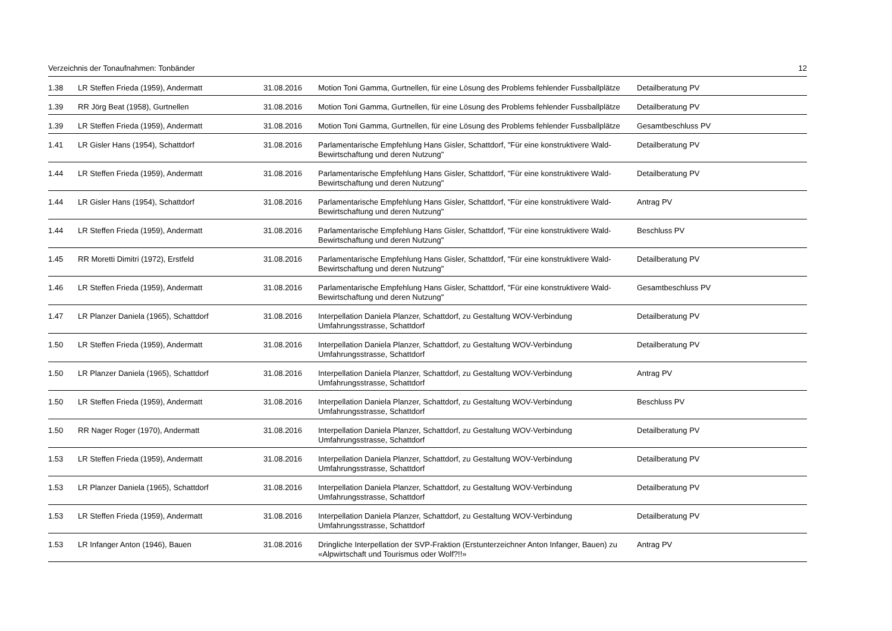Verzeichnis der Tonaufnahmen: Tonbänder 12
| 1.38 | LR Steffen Frieda (1959), Andermatt | 31.08.2016 | Motion Toni Gamma, Gurtnellen, für eine Lösung des Problems fehlender Fussballplätze | Detailberatung PV |
| 1.39 | RR Jörg Beat (1958), Gurtnellen | 31.08.2016 | Motion Toni Gamma, Gurtnellen, für eine Lösung des Problems fehlender Fussballplätze | Detailberatung PV |
| 1.39 | LR Steffen Frieda (1959), Andermatt | 31.08.2016 | Motion Toni Gamma, Gurtnellen, für eine Lösung des Problems fehlender Fussballplätze | Gesamtbeschluss PV |
| 1.41 | LR Gisler Hans (1954), Schattdorf | 31.08.2016 | Parlamentarische Empfehlung Hans Gisler, Schattdorf, "Für eine konstruktivere Wald-Bewirtschaftung und deren Nutzung" | Detailberatung PV |
| 1.44 | LR Steffen Frieda (1959), Andermatt | 31.08.2016 | Parlamentarische Empfehlung Hans Gisler, Schattdorf, "Für eine konstruktivere Wald-Bewirtschaftung und deren Nutzung" | Detailberatung PV |
| 1.44 | LR Gisler Hans (1954), Schattdorf | 31.08.2016 | Parlamentarische Empfehlung Hans Gisler, Schattdorf, "Für eine konstruktivere Wald-Bewirtschaftung und deren Nutzung" | Antrag PV |
| 1.44 | LR Steffen Frieda (1959), Andermatt | 31.08.2016 | Parlamentarische Empfehlung Hans Gisler, Schattdorf, "Für eine konstruktivere Wald-Bewirtschaftung und deren Nutzung" | Beschluss PV |
| 1.45 | RR Moretti Dimitri (1972), Erstfeld | 31.08.2016 | Parlamentarische Empfehlung Hans Gisler, Schattdorf, "Für eine konstruktivere Wald-Bewirtschaftung und deren Nutzung" | Detailberatung PV |
| 1.46 | LR Steffen Frieda (1959), Andermatt | 31.08.2016 | Parlamentarische Empfehlung Hans Gisler, Schattdorf, "Für eine konstruktivere Wald-Bewirtschaftung und deren Nutzung" | Gesamtbeschluss PV |
| 1.47 | LR Planzer Daniela (1965), Schattdorf | 31.08.2016 | Interpellation Daniela Planzer, Schattdorf, zu Gestaltung WOV-Verbindung Umfahrungsstrasse, Schattdorf | Detailberatung PV |
| 1.50 | LR Steffen Frieda (1959), Andermatt | 31.08.2016 | Interpellation Daniela Planzer, Schattdorf, zu Gestaltung WOV-Verbindung Umfahrungsstrasse, Schattdorf | Detailberatung PV |
| 1.50 | LR Planzer Daniela (1965), Schattdorf | 31.08.2016 | Interpellation Daniela Planzer, Schattdorf, zu Gestaltung WOV-Verbindung Umfahrungsstrasse, Schattdorf | Antrag PV |
| 1.50 | LR Steffen Frieda (1959), Andermatt | 31.08.2016 | Interpellation Daniela Planzer, Schattdorf, zu Gestaltung WOV-Verbindung Umfahrungsstrasse, Schattdorf | Beschluss PV |
| 1.50 | RR Nager Roger (1970), Andermatt | 31.08.2016 | Interpellation Daniela Planzer, Schattdorf, zu Gestaltung WOV-Verbindung Umfahrungsstrasse, Schattdorf | Detailberatung PV |
| 1.53 | LR Steffen Frieda (1959), Andermatt | 31.08.2016 | Interpellation Daniela Planzer, Schattdorf, zu Gestaltung WOV-Verbindung Umfahrungsstrasse, Schattdorf | Detailberatung PV |
| 1.53 | LR Planzer Daniela (1965), Schattdorf | 31.08.2016 | Interpellation Daniela Planzer, Schattdorf, zu Gestaltung WOV-Verbindung Umfahrungsstrasse, Schattdorf | Detailberatung PV |
| 1.53 | LR Steffen Frieda (1959), Andermatt | 31.08.2016 | Interpellation Daniela Planzer, Schattdorf, zu Gestaltung WOV-Verbindung Umfahrungsstrasse, Schattdorf | Detailberatung PV |
| 1.53 | LR Infanger Anton (1946), Bauen | 31.08.2016 | Dringliche Interpellation der SVP-Fraktion (Erstunterzeichner Anton Infanger, Bauen) zu «Alpwirtschaft und Tourismus oder Wolf?!!» | Antrag PV |